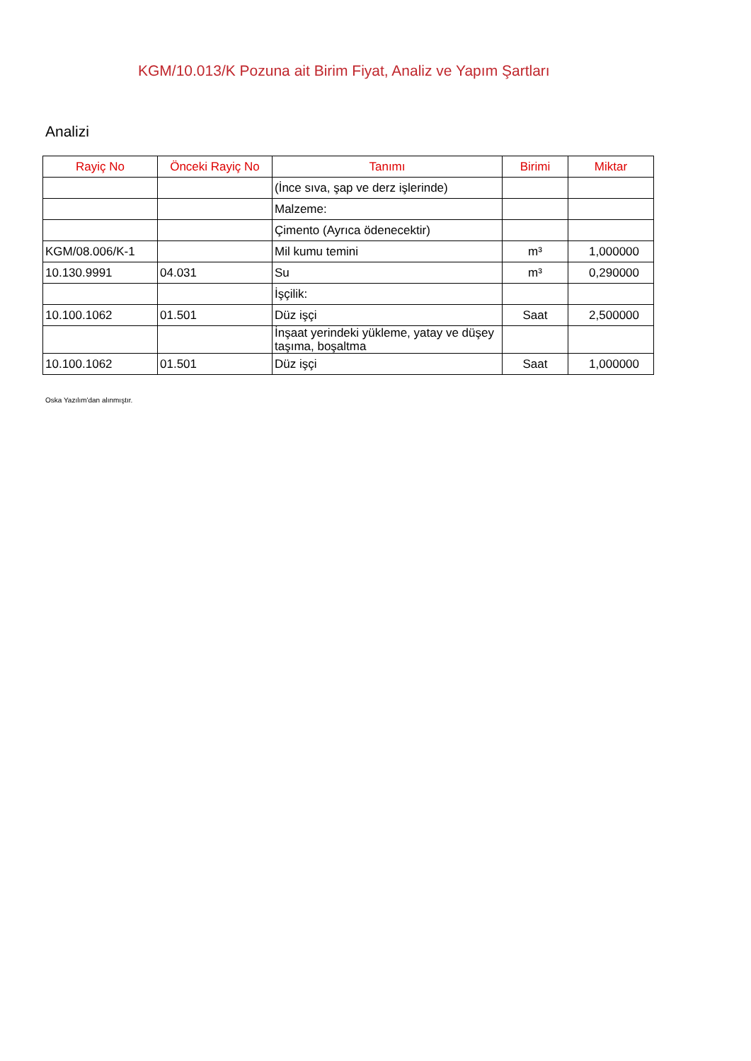KGM/10.013/K Pozuna ait Birim Fiyat, Analiz ve Yapım Şartları
Analizi
| Rayiç No | Önceki Rayiç No | Tanımı | Birimi | Miktar |
| --- | --- | --- | --- | --- |
| | | (İnce sıva, şap ve derz işlerinde) | | |
| | | Malzeme: | | |
| | | Çimento (Ayrıca ödenecektir) | | |
| KGM/08.006/K-1 | | Mil kumu temini | m³ | 1,000000 |
| 10.130.9991 | 04.031 | Su | m³ | 0,290000 |
| | | İşçilik: | | |
| 10.100.1062 | 01.501 | Düz işçi | Saat | 2,500000 |
| | | İnşaat yerindeki yükleme, yatay ve düşey taşıma, boşaltma | | |
| 10.100.1062 | 01.501 | Düz işçi | Saat | 1,000000 |
Oska Yazılım'dan alınmıştır.